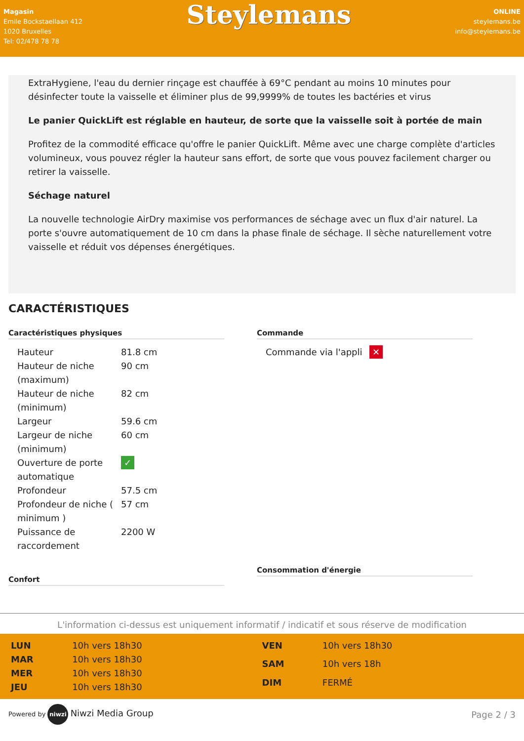Magasin
Emile Bockstaellaan 412
1020 Bruxelles
Tel: 02/478 78 78
Steylemans
ONLINE
steylemans.be
info@steylemans.be
ExtraHygiene, l'eau du dernier rinçage est chauffée à 69°C pendant au moins 10 minutes pour désinfecter toute la vaisselle et éliminer plus de 99,9999% de toutes les bactéries et virus
Le panier QuickLift est réglable en hauteur, de sorte que la vaisselle soit à portée de main
Profitez de la commodité efficace qu'offre le panier QuickLift. Même avec une charge complète d'articles volumineux, vous pouvez régler la hauteur sans effort, de sorte que vous pouvez facilement charger ou retirer la vaisselle.
Séchage naturel
La nouvelle technologie AirDry maximise vos performances de séchage avec un flux d'air naturel. La porte s'ouvre automatiquement de 10 cm dans la phase finale de séchage. Il sèche naturellement votre vaisselle et réduit vos dépenses énergétiques.
CARACTÉRISTIQUES
Caractéristiques physiques
| Hauteur | 81.8 cm |
| Hauteur de niche (maximum) | 90 cm |
| Hauteur de niche (minimum) | 82 cm |
| Largeur | 59.6 cm |
| Largeur de niche (minimum) | 60 cm |
| Ouverture de porte automatique | ✓ |
| Profondeur | 57.5 cm |
| Profondeur de niche ( minimum ) | 57 cm |
| Puissance de raccordement | 2200 W |
Confort
Commande
| Commande via l'appli | ✕ |
Consommation d'énergie
L'information ci-dessus est uniquement informatif / indicatif et sous réserve de modification
| LUN | 10h vers 18h30 |
| MAR | 10h vers 18h30 |
| MER | 10h vers 18h30 |
| JEU | 10h vers 18h30 |
| VEN | 10h vers 18h30 |
| SAM | 10h vers 18h |
| DIM | FERMÉ |
Powered by niwzi Niwzi Media Group
Page 2 / 3